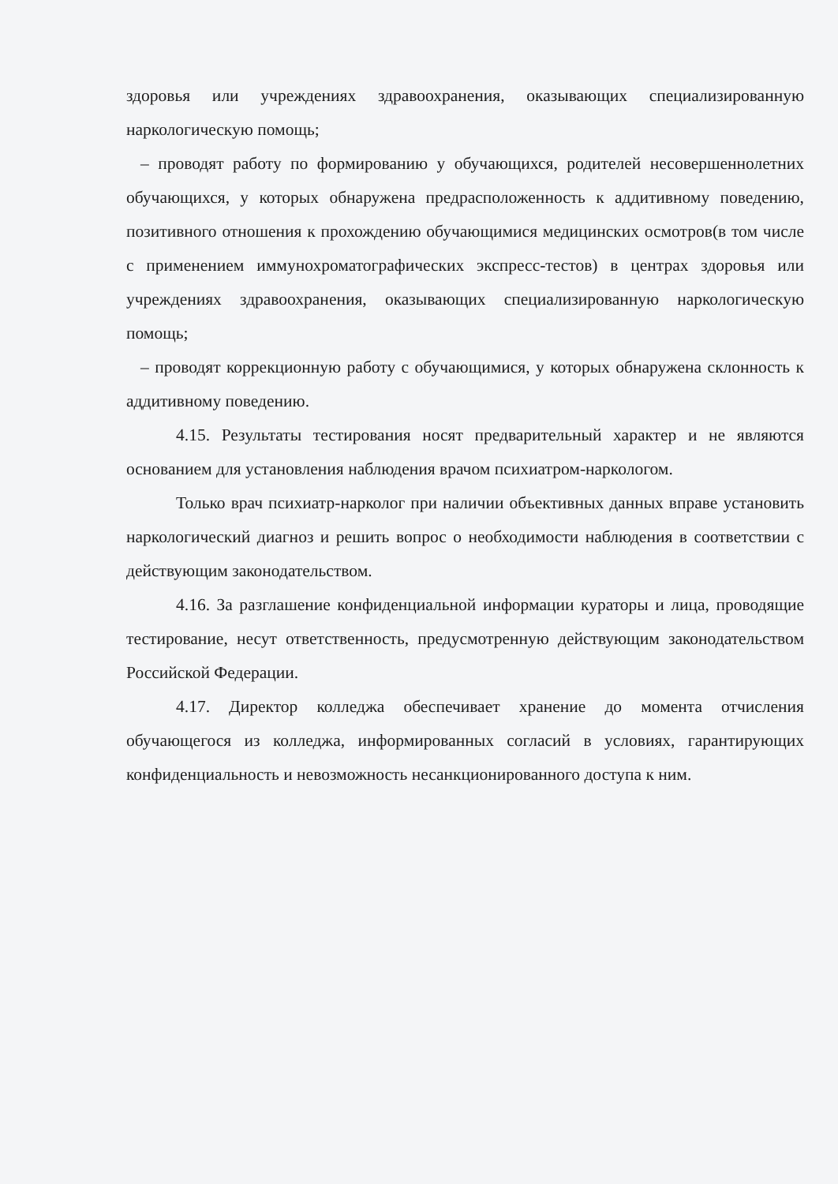здоровья или учреждениях здравоохранения, оказывающих специализированную наркологическую помощь;
– проводят работу по формированию у обучающихся, родителей несовершеннолетних обучающихся, у которых обнаружена предрасположенность к аддитивному поведению, позитивного отношения к прохождению обучающимися медицинских осмотров(в том числе с применением иммунохроматографических экспресс-тестов) в центрах здоровья или учреждениях здравоохранения, оказывающих специализированную наркологическую помощь;
– проводят коррекционную работу с обучающимися, у которых обнаружена склонность к аддитивному поведению.
4.15. Результаты тестирования носят предварительный характер и не являются основанием для установления наблюдения врачом психиатром-наркологом.
Только врач психиатр-нарколог при наличии объективных данных вправе установить наркологический диагноз и решить вопрос о необходимости наблюдения в соответствии с действующим законодательством.
4.16. За разглашение конфиденциальной информации кураторы и лица, проводящие тестирование, несут ответственность, предусмотренную действующим законодательством Российской Федерации.
4.17. Директор колледжа обеспечивает хранение до момента отчисления обучающегося из колледжа, информированных согласий в условиях, гарантирующих конфиденциальность и невозможность несанкционированного доступа к ним.